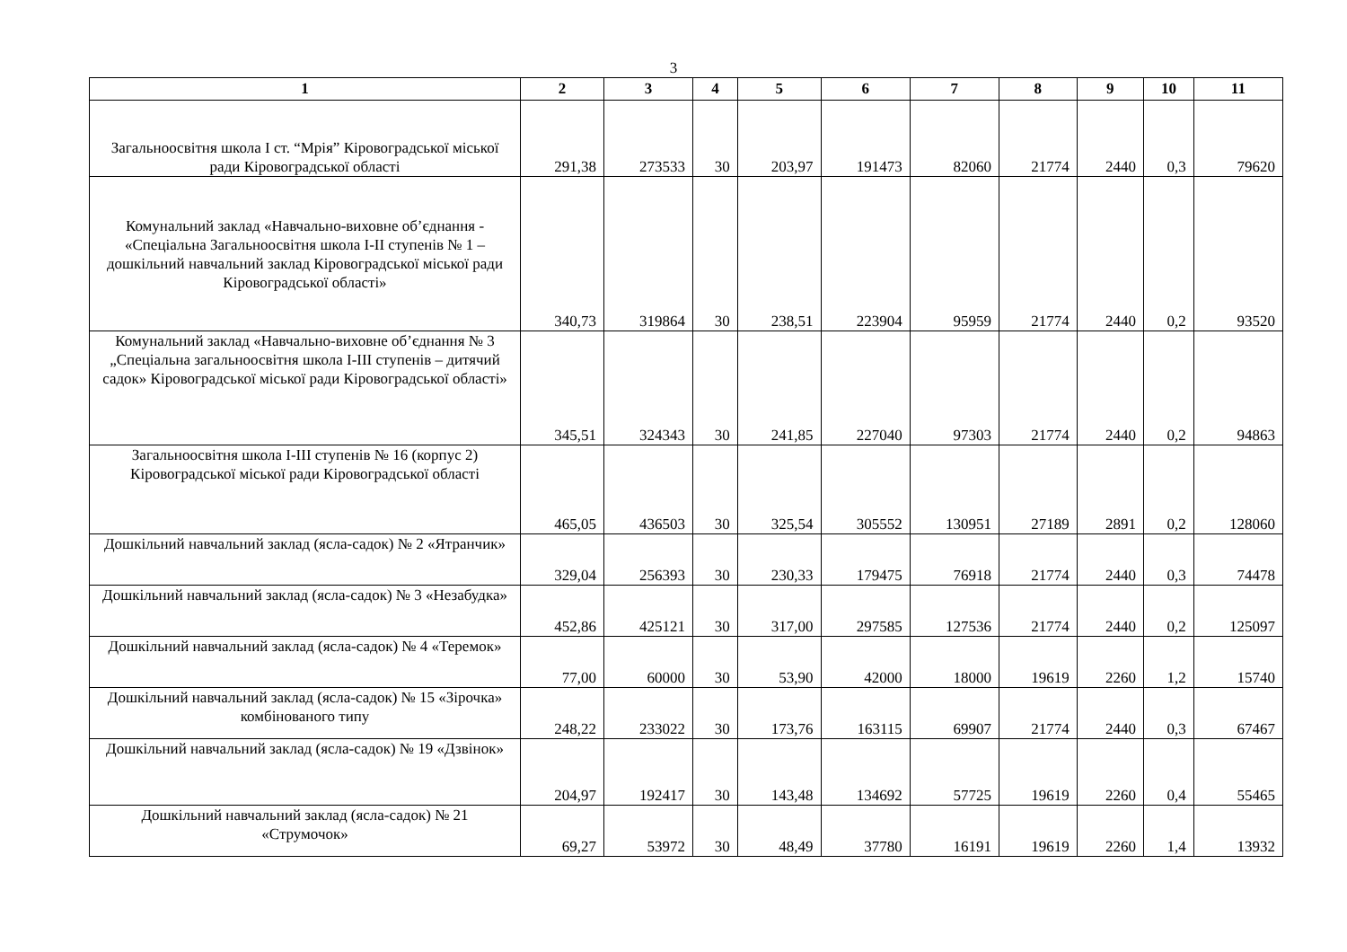3
| 1 | 2 | 3 | 4 | 5 | 6 | 7 | 8 | 9 | 10 | 11 |
| --- | --- | --- | --- | --- | --- | --- | --- | --- | --- | --- |
| Загальноосвітня школа І ст. “Мрія” Кіровоградської міської ради Кіровоградської області | 291,38 | 273533 | 30 | 203,97 | 191473 | 82060 | 21774 | 2440 | 0,3 | 79620 |
| Комунальний заклад «Навчально-виховне об’єднання - «Спеціальна Загальноосвітня школа І-ІІ ступенів № 1 – дошкільний навчальний заклад Кіровоградської міської ради Кіровоградської області» | 340,73 | 319864 | 30 | 238,51 | 223904 | 95959 | 21774 | 2440 | 0,2 | 93520 |
| Комунальний заклад «Навчально-виховне об’єднання № 3 „Спеціальна загальноосвітня школа І-ІІІ ступенів – дитячий садок» Кіровоградської міської ради Кіровоградської області» | 345,51 | 324343 | 30 | 241,85 | 227040 | 97303 | 21774 | 2440 | 0,2 | 94863 |
| Загальноосвітня школа І-ІІІ ступенів № 16 (корпус 2) Кіровоградської міської ради Кіровоградської області | 465,05 | 436503 | 30 | 325,54 | 305552 | 130951 | 27189 | 2891 | 0,2 | 128060 |
| Дошкільний навчальний заклад (ясла-садок) № 2 «Ятранчик» | 329,04 | 256393 | 30 | 230,33 | 179475 | 76918 | 21774 | 2440 | 0,3 | 74478 |
| Дошкільний навчальний заклад (ясла-садок) № 3 «Незабудка» | 452,86 | 425121 | 30 | 317,00 | 297585 | 127536 | 21774 | 2440 | 0,2 | 125097 |
| Дошкільний навчальний заклад (ясла-садок) № 4 «Теремок» | 77,00 | 60000 | 30 | 53,90 | 42000 | 18000 | 19619 | 2260 | 1,2 | 15740 |
| Дошкільний навчальний заклад (ясла-садок) № 15 «Зірочка» комбінованого типу | 248,22 | 233022 | 30 | 173,76 | 163115 | 69907 | 21774 | 2440 | 0,3 | 67467 |
| Дошкільний навчальний заклад (ясла-садок) № 19 «Дзвінок» | 204,97 | 192417 | 30 | 143,48 | 134692 | 57725 | 19619 | 2260 | 0,4 | 55465 |
| Дошкільний навчальний заклад (ясла-садок) № 21 «Струмочок» | 69,27 | 53972 | 30 | 48,49 | 37780 | 16191 | 19619 | 2260 | 1,4 | 13932 |